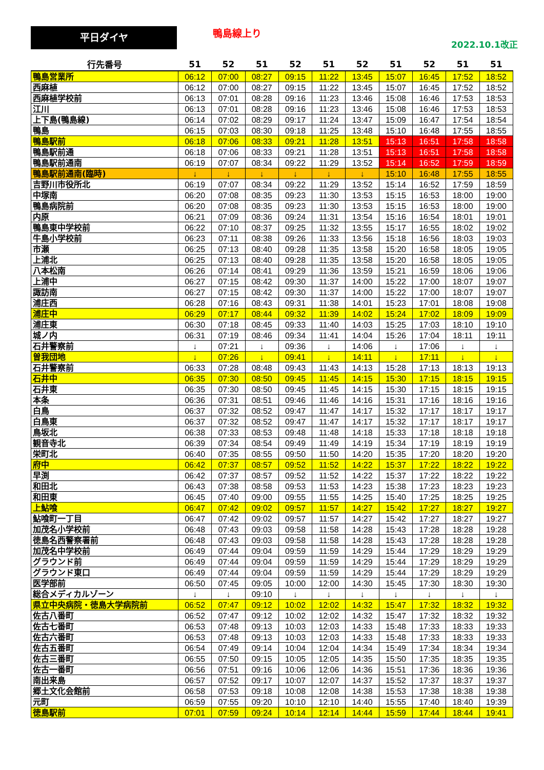平日ダイヤ 鴨島線上り
2022.10.1改正
| 行先番号 | 51 | 52 | 51 | 52 | 51 | 52 | 51 | 52 | 51 | 51 |
| --- | --- | --- | --- | --- | --- | --- | --- | --- | --- | --- |
| 鴨島営業所 | 06:12 | 07:00 | 08:27 | 09:15 | 11:22 | 13:45 | 15:07 | 16:45 | 17:52 | 18:52 |
| 西麻植 | 06:12 | 07:00 | 08:27 | 09:15 | 11:22 | 13:45 | 15:07 | 16:45 | 17:52 | 18:52 |
| 西麻植学校前 | 06:13 | 07:01 | 08:28 | 09:16 | 11:23 | 13:46 | 15:08 | 16:46 | 17:53 | 18:53 |
| 江川 | 06:13 | 07:01 | 08:28 | 09:16 | 11:23 | 13:46 | 15:08 | 16:46 | 17:53 | 18:53 |
| 上下島(鴨島線) | 06:14 | 07:02 | 08:29 | 09:17 | 11:24 | 13:47 | 15:09 | 16:47 | 17:54 | 18:54 |
| 鴨島 | 06:15 | 07:03 | 08:30 | 09:18 | 11:25 | 13:48 | 15:10 | 16:48 | 17:55 | 18:55 |
| 鴨島駅前 | 06:18 | 07:06 | 08:33 | 09:21 | 11:28 | 13:51 | 15:13 | 16:51 | 17:58 | 18:58 |
| 鴨島駅前通 | 06:18 | 07:06 | 08:33 | 09:21 | 11:28 | 13:51 | 15:13 | 16:51 | 17:58 | 18:58 |
| 鴨島駅前通南 | 06:19 | 07:07 | 08:34 | 09:22 | 11:29 | 13:52 | 15:14 | 16:52 | 17:59 | 18:59 |
| 鴨島駅前通南(臨時) | ↓ | ↓ | ↓ | ↓ | ↓ | ↓ | 15:10 | 16:48 | 17:55 | 18:55 |
| 吉野川市役所北 | 06:19 | 07:07 | 08:34 | 09:22 | 11:29 | 13:52 | 15:14 | 16:52 | 17:59 | 18:59 |
| 中塚南 | 06:20 | 07:08 | 08:35 | 09:23 | 11:30 | 13:53 | 15:15 | 16:53 | 18:00 | 19:00 |
| 鴨島病院前 | 06:20 | 07:08 | 08:35 | 09:23 | 11:30 | 13:53 | 15:15 | 16:53 | 18:00 | 19:00 |
| 内原 | 06:21 | 07:09 | 08:36 | 09:24 | 11:31 | 13:54 | 15:16 | 16:54 | 18:01 | 19:01 |
| 鴨島東中学校前 | 06:22 | 07:10 | 08:37 | 09:25 | 11:32 | 13:55 | 15:17 | 16:55 | 18:02 | 19:02 |
| 牛島小学校前 | 06:23 | 07:11 | 08:38 | 09:26 | 11:33 | 13:56 | 15:18 | 16:56 | 18:03 | 19:03 |
| 市瀬 | 06:25 | 07:13 | 08:40 | 09:28 | 11:35 | 13:58 | 15:20 | 16:58 | 18:05 | 19:05 |
| 上浦北 | 06:25 | 07:13 | 08:40 | 09:28 | 11:35 | 13:58 | 15:20 | 16:58 | 18:05 | 19:05 |
| 八本松南 | 06:26 | 07:14 | 08:41 | 09:29 | 11:36 | 13:59 | 15:21 | 16:59 | 18:06 | 19:06 |
| 上浦中 | 06:27 | 07:15 | 08:42 | 09:30 | 11:37 | 14:00 | 15:22 | 17:00 | 18:07 | 19:07 |
| 諏訪南 | 06:27 | 07:15 | 08:42 | 09:30 | 11:37 | 14:00 | 15:22 | 17:00 | 18:07 | 19:07 |
| 浦庄西 | 06:28 | 07:16 | 08:43 | 09:31 | 11:38 | 14:01 | 15:23 | 17:01 | 18:08 | 19:08 |
| 浦庄中 | 06:29 | 07:17 | 08:44 | 09:32 | 11:39 | 14:02 | 15:24 | 17:02 | 18:09 | 19:09 |
| 浦庄東 | 06:30 | 07:18 | 08:45 | 09:33 | 11:40 | 14:03 | 15:25 | 17:03 | 18:10 | 19:10 |
| 城ノ内 | 06:31 | 07:19 | 08:46 | 09:34 | 11:41 | 14:04 | 15:26 | 17:04 | 18:11 | 19:11 |
| 石井警察前 | ↓ | 07:21 | ↓ | 09:36 | ↓ | 14:06 | ↓ | 17:06 | ↓ | ↓ |
| 曽我団地 | ↓ | 07:26 | ↓ | 09:41 | ↓ | 14:11 | ↓ | 17:11 | ↓ | ↓ |
| 石井警察前 | 06:33 | 07:28 | 08:48 | 09:43 | 11:43 | 14:13 | 15:28 | 17:13 | 18:13 | 19:13 |
| 石井中 | 06:35 | 07:30 | 08:50 | 09:45 | 11:45 | 14:15 | 15:30 | 17:15 | 18:15 | 19:15 |
| 石井東 | 06:35 | 07:30 | 08:50 | 09:45 | 11:45 | 14:15 | 15:30 | 17:15 | 18:15 | 19:15 |
| 本条 | 06:36 | 07:31 | 08:51 | 09:46 | 11:46 | 14:16 | 15:31 | 17:16 | 18:16 | 19:16 |
| 白鳥 | 06:37 | 07:32 | 08:52 | 09:47 | 11:47 | 14:17 | 15:32 | 17:17 | 18:17 | 19:17 |
| 白鳥東 | 06:37 | 07:32 | 08:52 | 09:47 | 11:47 | 14:17 | 15:32 | 17:17 | 18:17 | 19:17 |
| 鳥坂北 | 06:38 | 07:33 | 08:53 | 09:48 | 11:48 | 14:18 | 15:33 | 17:18 | 18:18 | 19:18 |
| 観音寺北 | 06:39 | 07:34 | 08:54 | 09:49 | 11:49 | 14:19 | 15:34 | 17:19 | 18:19 | 19:19 |
| 栄町北 | 06:40 | 07:35 | 08:55 | 09:50 | 11:50 | 14:20 | 15:35 | 17:20 | 18:20 | 19:20 |
| 府中 | 06:42 | 07:37 | 08:57 | 09:52 | 11:52 | 14:22 | 15:37 | 17:22 | 18:22 | 19:22 |
| 早渕 | 06:42 | 07:37 | 08:57 | 09:52 | 11:52 | 14:22 | 15:37 | 17:22 | 18:22 | 19:22 |
| 和田北 | 06:43 | 07:38 | 08:58 | 09:53 | 11:53 | 14:23 | 15:38 | 17:23 | 18:23 | 19:23 |
| 和田東 | 06:45 | 07:40 | 09:00 | 09:55 | 11:55 | 14:25 | 15:40 | 17:25 | 18:25 | 19:25 |
| 上鮎喰 | 06:47 | 07:42 | 09:02 | 09:57 | 11:57 | 14:27 | 15:42 | 17:27 | 18:27 | 19:27 |
| 鮎喰町一丁目 | 06:47 | 07:42 | 09:02 | 09:57 | 11:57 | 14:27 | 15:42 | 17:27 | 18:27 | 19:27 |
| 加茂名小学校前 | 06:48 | 07:43 | 09:03 | 09:58 | 11:58 | 14:28 | 15:43 | 17:28 | 18:28 | 19:28 |
| 徳島名西警察署前 | 06:48 | 07:43 | 09:03 | 09:58 | 11:58 | 14:28 | 15:43 | 17:28 | 18:28 | 19:28 |
| 加茂名中学校前 | 06:49 | 07:44 | 09:04 | 09:59 | 11:59 | 14:29 | 15:44 | 17:29 | 18:29 | 19:29 |
| グラウンド前 | 06:49 | 07:44 | 09:04 | 09:59 | 11:59 | 14:29 | 15:44 | 17:29 | 18:29 | 19:29 |
| グラウンド東口 | 06:49 | 07:44 | 09:04 | 09:59 | 11:59 | 14:29 | 15:44 | 17:29 | 18:29 | 19:29 |
| 医学部前 | 06:50 | 07:45 | 09:05 | 10:00 | 12:00 | 14:30 | 15:45 | 17:30 | 18:30 | 19:30 |
| 総合メディカルゾーン | ↓ | ↓ | 09:10 | ↓ | ↓ | ↓ | ↓ | ↓ | ↓ | ↓ |
| 県立中央病院・徳島大学病院前 | 06:52 | 07:47 | 09:12 | 10:02 | 12:02 | 14:32 | 15:47 | 17:32 | 18:32 | 19:32 |
| 佐古八番町 | 06:52 | 07:47 | 09:12 | 10:02 | 12:02 | 14:32 | 15:47 | 17:32 | 18:32 | 19:32 |
| 佐古七番町 | 06:53 | 07:48 | 09:13 | 10:03 | 12:03 | 14:33 | 15:48 | 17:33 | 18:33 | 19:33 |
| 佐古六番町 | 06:53 | 07:48 | 09:13 | 10:03 | 12:03 | 14:33 | 15:48 | 17:33 | 18:33 | 19:33 |
| 佐古五番町 | 06:54 | 07:49 | 09:14 | 10:04 | 12:04 | 14:34 | 15:49 | 17:34 | 18:34 | 19:34 |
| 佐古三番町 | 06:55 | 07:50 | 09:15 | 10:05 | 12:05 | 14:35 | 15:50 | 17:35 | 18:35 | 19:35 |
| 佐古一番町 | 06:56 | 07:51 | 09:16 | 10:06 | 12:06 | 14:36 | 15:51 | 17:36 | 18:36 | 19:36 |
| 南出来島 | 06:57 | 07:52 | 09:17 | 10:07 | 12:07 | 14:37 | 15:52 | 17:37 | 18:37 | 19:37 |
| 郷土文化会館前 | 06:58 | 07:53 | 09:18 | 10:08 | 12:08 | 14:38 | 15:53 | 17:38 | 18:38 | 19:38 |
| 元町 | 06:59 | 07:55 | 09:20 | 10:10 | 12:10 | 14:40 | 15:55 | 17:40 | 18:40 | 19:39 |
| 徳島駅前 | 07:01 | 07:59 | 09:24 | 10:14 | 12:14 | 14:44 | 15:59 | 17:44 | 18:44 | 19:41 |